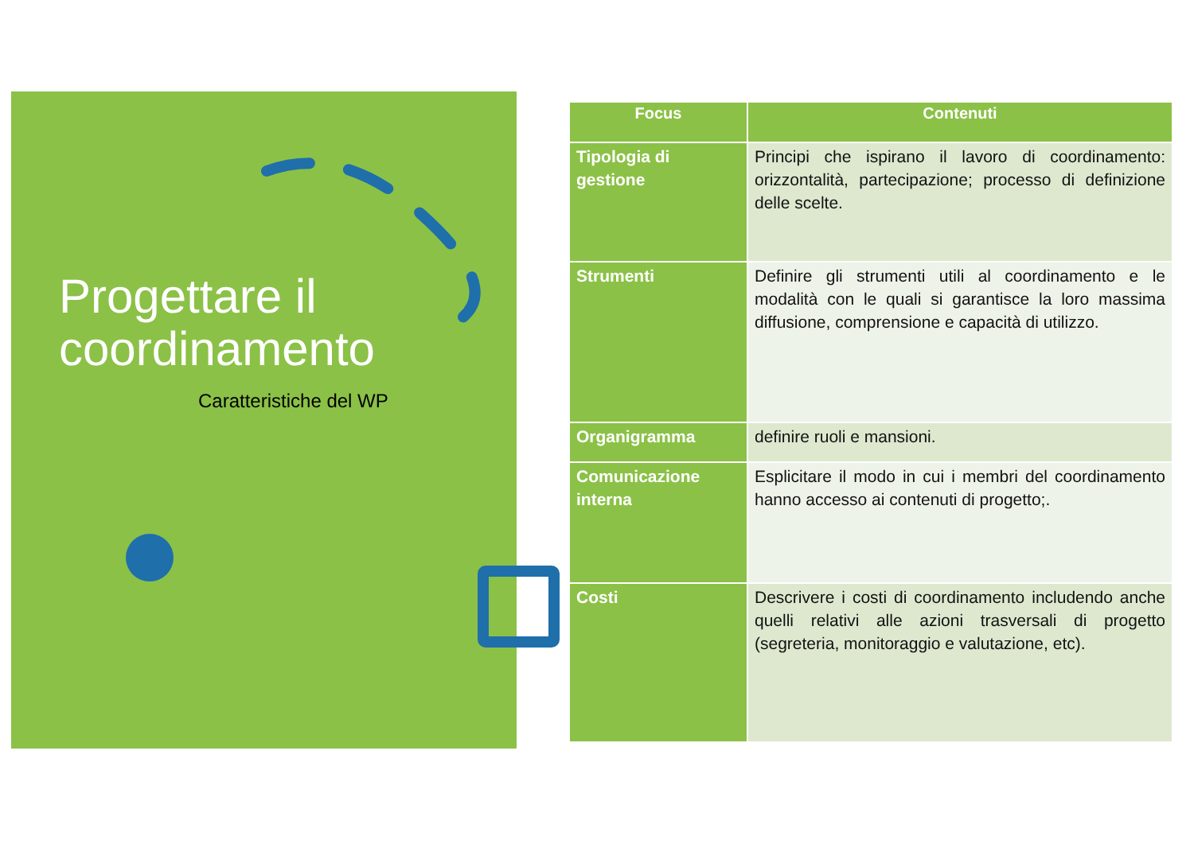Progettare il
coordinamento
Caratteristiche del WP
| Focus | Contenuti |
| --- | --- |
| Tipologia di gestione | Principi che ispirano il lavoro di coordinamento: orizzontalità, partecipazione; processo di definizione delle scelte. |
| Strumenti | Definire gli strumenti utili al coordinamento e le modalità con le quali si garantisce la loro massima diffusione, comprensione e capacità di utilizzo. |
| Organigramma | definire ruoli e mansioni. |
| Comunicazione interna | Esplicitare il modo in cui i membri del coordinamento hanno accesso ai contenuti di progetto;. |
| Costi | Descrivere i costi di coordinamento includendo anche quelli relativi alle azioni trasversali di progetto (segreteria, monitoraggio e valutazione, etc). |